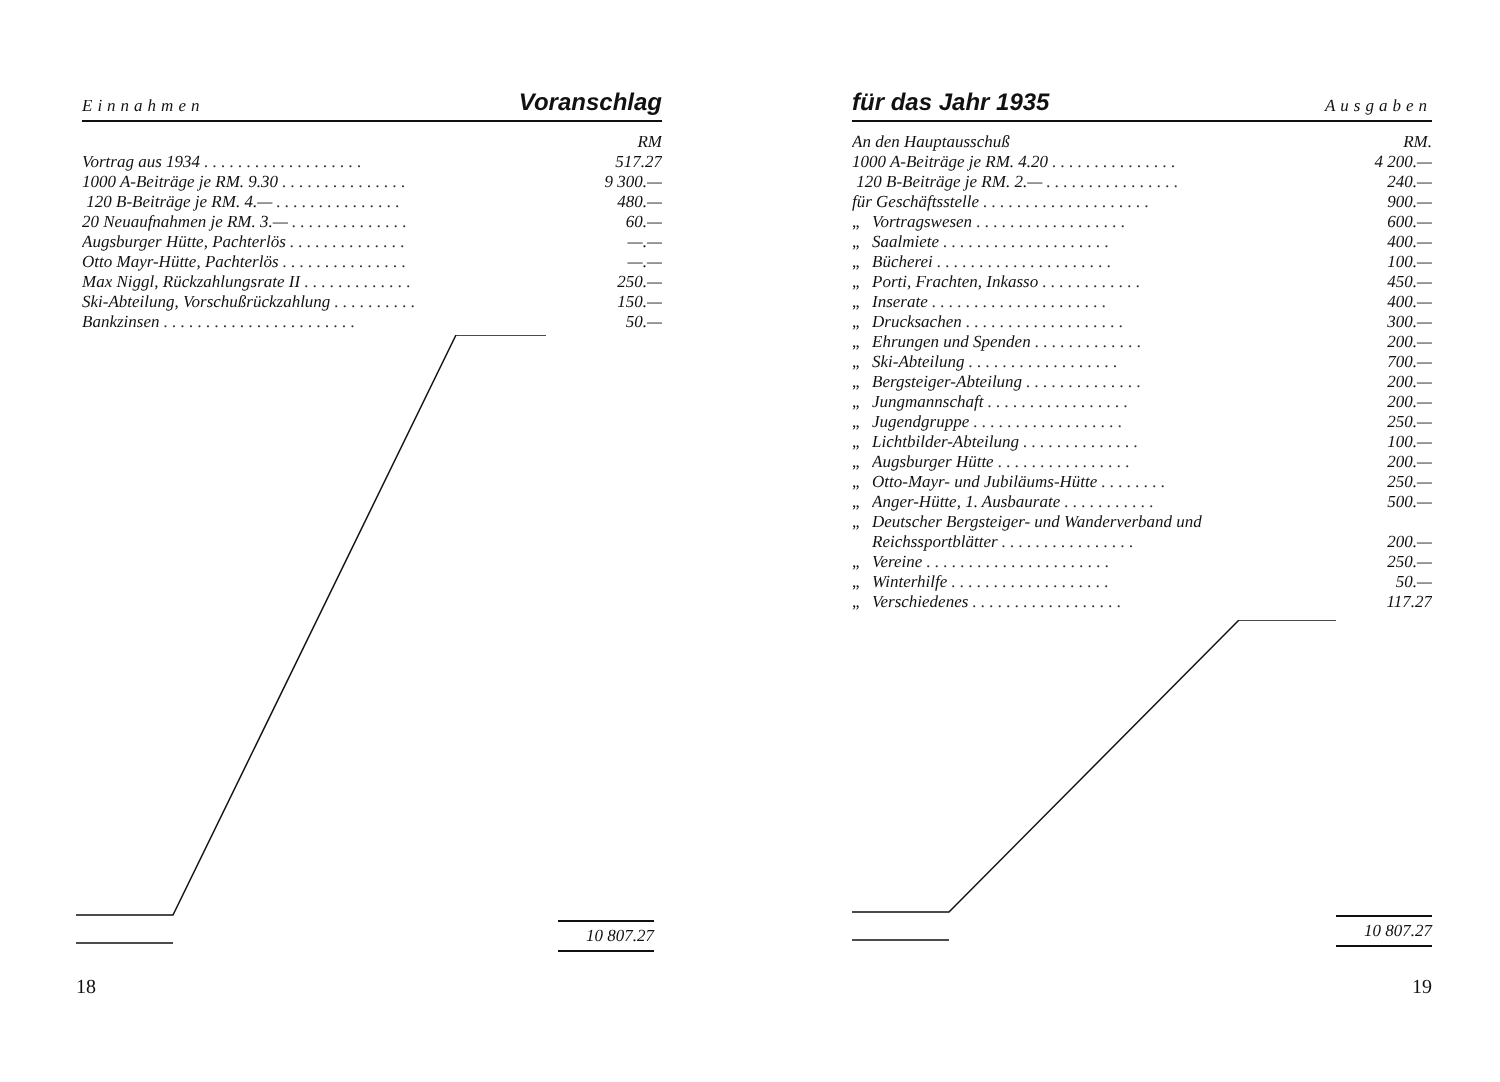Einnahmen Voranschlag
| | RM |
| Vortrag aus 1934 . . . . . . . . . . . . . . . . . . . | 517.27 |
| 1000 A-Beiträge je RM. 9.30 . . . . . . . . . . . . . . . | 9 300.— |
| 120 B-Beiträge je RM. 4.— . . . . . . . . . . . . . . . | 480.— |
| 20 Neuaufnahmen je RM. 3.— . . . . . . . . . . . . . . | 60.— |
| Augsburger Hütte, Pachterlös . . . . . . . . . . . . . . | —.— |
| Otto Mayr-Hütte, Pachterlös . . . . . . . . . . . . . . . | —.— |
| Max Niggl, Rückzahlungsrate II . . . . . . . . . . . . . | 250.— |
| Ski-Abteilung, Vorschußrückzahlung . . . . . . . . . . | 150.— |
| Bankzinsen . . . . . . . . . . . . . . . . . . . . . . . | 50.— |
10 807.27
18
für das Jahr 1935 Ausgaben
| An den Hauptausschuß | | RM. |
| 1000 A-Beiträge je RM. 4.20 . . . . . . . . . . . . . . . | | 4 200.— |
| 120 B-Beiträge je RM. 2.— . . . . . . . . . . . . . . . . | | 240.— |
| für Geschäftsstelle . . . . . . . . . . . . . . . . . . . . | | 900.— |
| „ | Vortragswesen . . . . . . . . . . . . . . . . . . | 600.— |
| „ | Saalmiete . . . . . . . . . . . . . . . . . . . . | 400.— |
| „ | Bücherei . . . . . . . . . . . . . . . . . . . . . | 100.— |
| „ | Porti, Frachten, Inkasso . . . . . . . . . . . . | 450.— |
| „ | Inserate . . . . . . . . . . . . . . . . . . . . . | 400.— |
| „ | Drucksachen . . . . . . . . . . . . . . . . . . . | 300.— |
| „ | Ehrungen und Spenden . . . . . . . . . . . . . | 200.— |
| „ | Ski-Abteilung . . . . . . . . . . . . . . . . . . | 700.— |
| „ | Bergsteiger-Abteilung . . . . . . . . . . . . . . | 200.— |
| „ | Jungmannschaft . . . . . . . . . . . . . . . . . | 200.— |
| „ | Jugendgruppe . . . . . . . . . . . . . . . . . . | 250.— |
| „ | Lichtbilder-Abteilung . . . . . . . . . . . . . . | 100.— |
| „ | Augsburger Hütte . . . . . . . . . . . . . . . . | 200.— |
| „ | Otto-Mayr- und Jubiläums-Hütte . . . . . . . . | 250.— |
| „ | Anger-Hütte, 1. Ausbaurate . . . . . . . . . . . | 500.— |
| „ | Deutscher Bergsteiger- und Wanderverband und | |
| | Reichssportblätter . . . . . . . . . . . . . . . . | 200.— |
| „ | Vereine . . . . . . . . . . . . . . . . . . . . . . | 250.— |
| „ | Winterhilfe . . . . . . . . . . . . . . . . . . . | 50.— |
| „ | Verschiedenes . . . . . . . . . . . . . . . . . . | 117.27 |
10 807.27
19